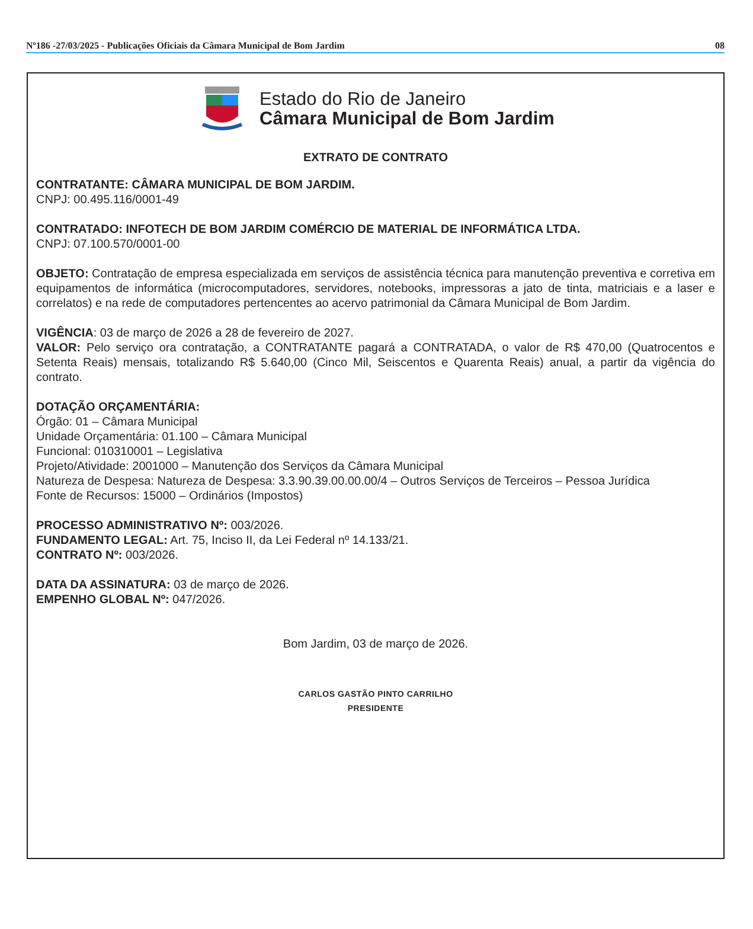Nº186 -27/03/2025 - Publicações Oficiais da Câmara Municipal de Bom Jardim 08
Estado do Rio de Janeiro
Câmara Municipal de Bom Jardim
EXTRATO DE CONTRATO
CONTRATANTE: CÂMARA MUNICIPAL DE BOM JARDIM.
CNPJ: 00.495.116/0001-49
CONTRATADO: INFOTECH DE BOM JARDIM COMÉRCIO DE MATERIAL DE INFORMÁTICA LTDA.
CNPJ: 07.100.570/0001-00
OBJETO: Contratação de empresa especializada em serviços de assistência técnica para manutenção preventiva e corretiva em equipamentos de informática (microcomputadores, servidores, notebooks, impressoras a jato de tinta, matriciais e a laser e correlatos) e na rede de computadores pertencentes ao acervo patrimonial da Câmara Municipal de Bom Jardim.
VIGÊNCIA: 03 de março de 2026 a 28 de fevereiro de 2027.
VALOR: Pelo serviço ora contratação, a CONTRATANTE pagará a CONTRATADA, o valor de R$ 470,00 (Quatrocentos e Setenta Reais) mensais, totalizando R$ 5.640,00 (Cinco Mil, Seiscentos e Quarenta Reais) anual, a partir da vigência do contrato.
DOTAÇÃO ORÇAMENTÁRIA:
Órgão: 01 – Câmara Municipal
Unidade Orçamentária: 01.100 – Câmara Municipal
Funcional: 010310001 – Legislativa
Projeto/Atividade: 2001000 – Manutenção dos Serviços da Câmara Municipal
Natureza de Despesa: Natureza de Despesa: 3.3.90.39.00.00.00/4 – Outros Serviços de Terceiros – Pessoa Jurídica
Fonte de Recursos: 15000 – Ordinários (Impostos)
PROCESSO ADMINISTRATIVO Nº: 003/2026.
FUNDAMENTO LEGAL: Art. 75, Inciso II, da Lei Federal nº 14.133/21.
CONTRATO Nº: 003/2026.
DATA DA ASSINATURA: 03 de março de 2026.
EMPENHO GLOBAL Nº: 047/2026.
Bom Jardim, 03 de março de 2026.
CARLOS GASTÃO PINTO CARRILHO
PRESIDENTE